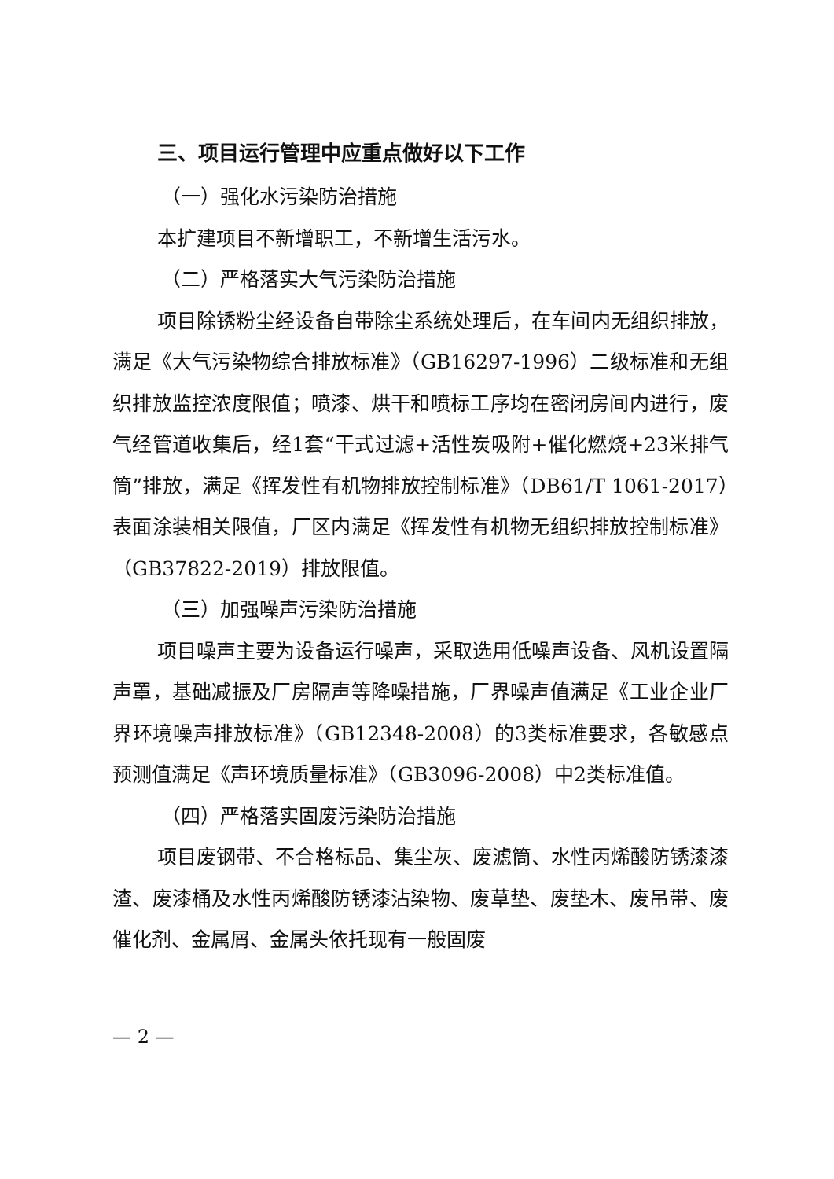三、项目运行管理中应重点做好以下工作
（一）强化水污染防治措施
本扩建项目不新增职工，不新增生活污水。
（二）严格落实大气污染防治措施
项目除锈粉尘经设备自带除尘系统处理后，在车间内无组织排放，满足《大气污染物综合排放标准》（GB16297-1996）二级标准和无组织排放监控浓度限值；喷漆、烘干和喷标工序均在密闭房间内进行，废气经管道收集后，经1套“干式过滤+活性炭吸附+催化燃烧+23米排气筒”排放，满足《挥发性有机物排放控制标准》（DB61/T 1061-2017）表面涂装相关限值，厂区内满足《挥发性有机物无组织排放控制标准》（GB37822-2019）排放限值。
（三）加强噪声污染防治措施
项目噪声主要为设备运行噪声，采取选用低噪声设备、风机设置隔声罩，基础减振及厂房隔声等降噪措施，厂界噪声值满足《工业企业厂界环境噪声排放标准》（GB12348-2008）的3类标准要求，各敏感点预测值满足《声环境质量标准》（GB3096-2008）中2类标准值。
（四）严格落实固废污染防治措施
项目废钢带、不合格标品、集尘灰、废滤筒、水性丙烯酸防锈漆漆渣、废漆桶及水性丙烯酸防锈漆沾染物、废草垫、废垫木、废吊带、废催化剂、金属屑、金属头依托现有一般固废
— 2 —